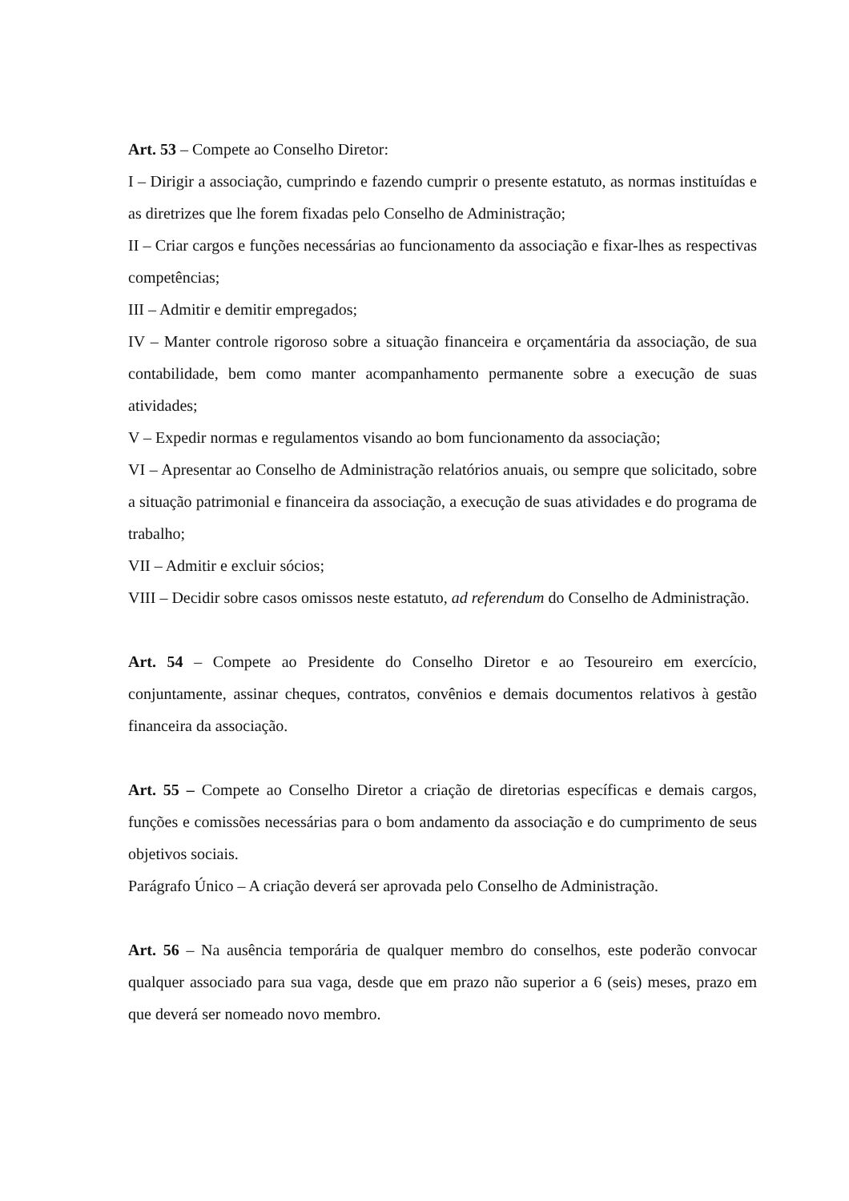Art. 53 – Compete ao Conselho Diretor:
I – Dirigir a associação, cumprindo e fazendo cumprir o presente estatuto, as normas instituídas e as diretrizes que lhe forem fixadas pelo Conselho de Administração;
II – Criar cargos e funções necessárias ao funcionamento da associação e fixar-lhes as respectivas competências;
III – Admitir e demitir empregados;
IV – Manter controle rigoroso sobre a situação financeira e orçamentária da associação, de sua contabilidade, bem como manter acompanhamento permanente sobre a execução de suas atividades;
V – Expedir normas e regulamentos visando ao bom funcionamento da associação;
VI – Apresentar ao Conselho de Administração relatórios anuais, ou sempre que solicitado, sobre a situação patrimonial e financeira da associação, a execução de suas atividades e do programa de trabalho;
VII – Admitir e excluir sócios;
VIII – Decidir sobre casos omissos neste estatuto, ad referendum do Conselho de Administração.
Art. 54 – Compete ao Presidente do Conselho Diretor e ao Tesoureiro em exercício, conjuntamente, assinar cheques, contratos, convênios e demais documentos relativos à gestão financeira da associação.
Art. 55 – Compete ao Conselho Diretor a criação de diretorias específicas e demais cargos, funções e comissões necessárias para o bom andamento da associação e do cumprimento de seus objetivos sociais.
Parágrafo Único – A criação deverá ser aprovada pelo Conselho de Administração.
Art. 56 – Na ausência temporária de qualquer membro do conselhos, este poderão convocar qualquer associado para sua vaga, desde que em prazo não superior a 6 (seis) meses, prazo em que deverá ser nomeado novo membro.